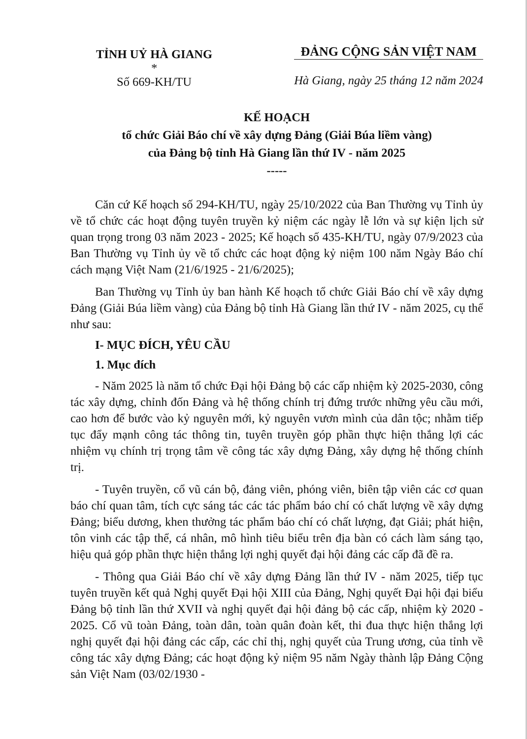TỈNH UỶ HÀ GIANG
*
Số 669-KH/TU
ĐẢNG CỘNG SẢN VIỆT NAM
Hà Giang, ngày 25 tháng 12 năm 2024
KẾ HOẠCH
tổ chức Giải Báo chí về xây dựng Đảng (Giải Búa liềm vàng)
của Đảng bộ tỉnh Hà Giang lần thứ IV - năm 2025
-----
Căn cứ Kế hoạch số 294-KH/TU, ngày 25/10/2022 của Ban Thường vụ Tỉnh ủy về tổ chức các hoạt động tuyên truyền kỷ niệm các ngày lễ lớn và sự kiện lịch sử quan trọng trong 03 năm 2023 - 2025; Kế hoạch số 435-KH/TU, ngày 07/9/2023 của Ban Thường vụ Tỉnh ủy về tổ chức các hoạt động kỷ niệm 100 năm Ngày Báo chí cách mạng Việt Nam (21/6/1925 - 21/6/2025);
Ban Thường vụ Tỉnh ủy ban hành Kế hoạch tổ chức Giải Báo chí về xây dựng Đảng (Giải Búa liềm vàng) của Đảng bộ tỉnh Hà Giang lần thứ IV - năm 2025, cụ thể như sau:
I- MỤC ĐÍCH, YÊU CẦU
1. Mục đích
- Năm 2025 là năm tổ chức Đại hội Đảng bộ các cấp nhiệm kỳ 2025-2030, công tác xây dựng, chỉnh đốn Đảng và hệ thống chính trị đứng trước những yêu cầu mới, cao hơn để bước vào kỷ nguyên mới, kỷ nguyên vươn mình của dân tộc; nhằm tiếp tục đẩy mạnh công tác thông tin, tuyên truyền góp phần thực hiện thắng lợi các nhiệm vụ chính trị trọng tâm về công tác xây dựng Đảng, xây dựng hệ thống chính trị.
- Tuyên truyền, cổ vũ cán bộ, đảng viên, phóng viên, biên tập viên các cơ quan báo chí quan tâm, tích cực sáng tác các tác phẩm báo chí có chất lượng về xây dựng Đảng; biểu dương, khen thưởng tác phẩm báo chí có chất lượng, đạt Giải; phát hiện, tôn vinh các tập thể, cá nhân, mô hình tiêu biểu trên địa bàn có cách làm sáng tạo, hiệu quả góp phần thực hiện thắng lợi nghị quyết đại hội đảng các cấp đã đề ra.
- Thông qua Giải Báo chí về xây dựng Đảng lần thứ IV - năm 2025, tiếp tục tuyên truyền kết quả Nghị quyết Đại hội XIII của Đảng, Nghị quyết Đại hội đại biểu Đảng bộ tỉnh lần thứ XVII và nghị quyết đại hội đảng bộ các cấp, nhiệm kỳ 2020 - 2025. Cổ vũ toàn Đảng, toàn dân, toàn quân đoàn kết, thi đua thực hiện thắng lợi nghị quyết đại hội đảng các cấp, các chỉ thị, nghị quyết của Trung ương, của tỉnh về công tác xây dựng Đảng; các hoạt động kỷ niệm 95 năm Ngày thành lập Đảng Cộng sản Việt Nam (03/02/1930 -